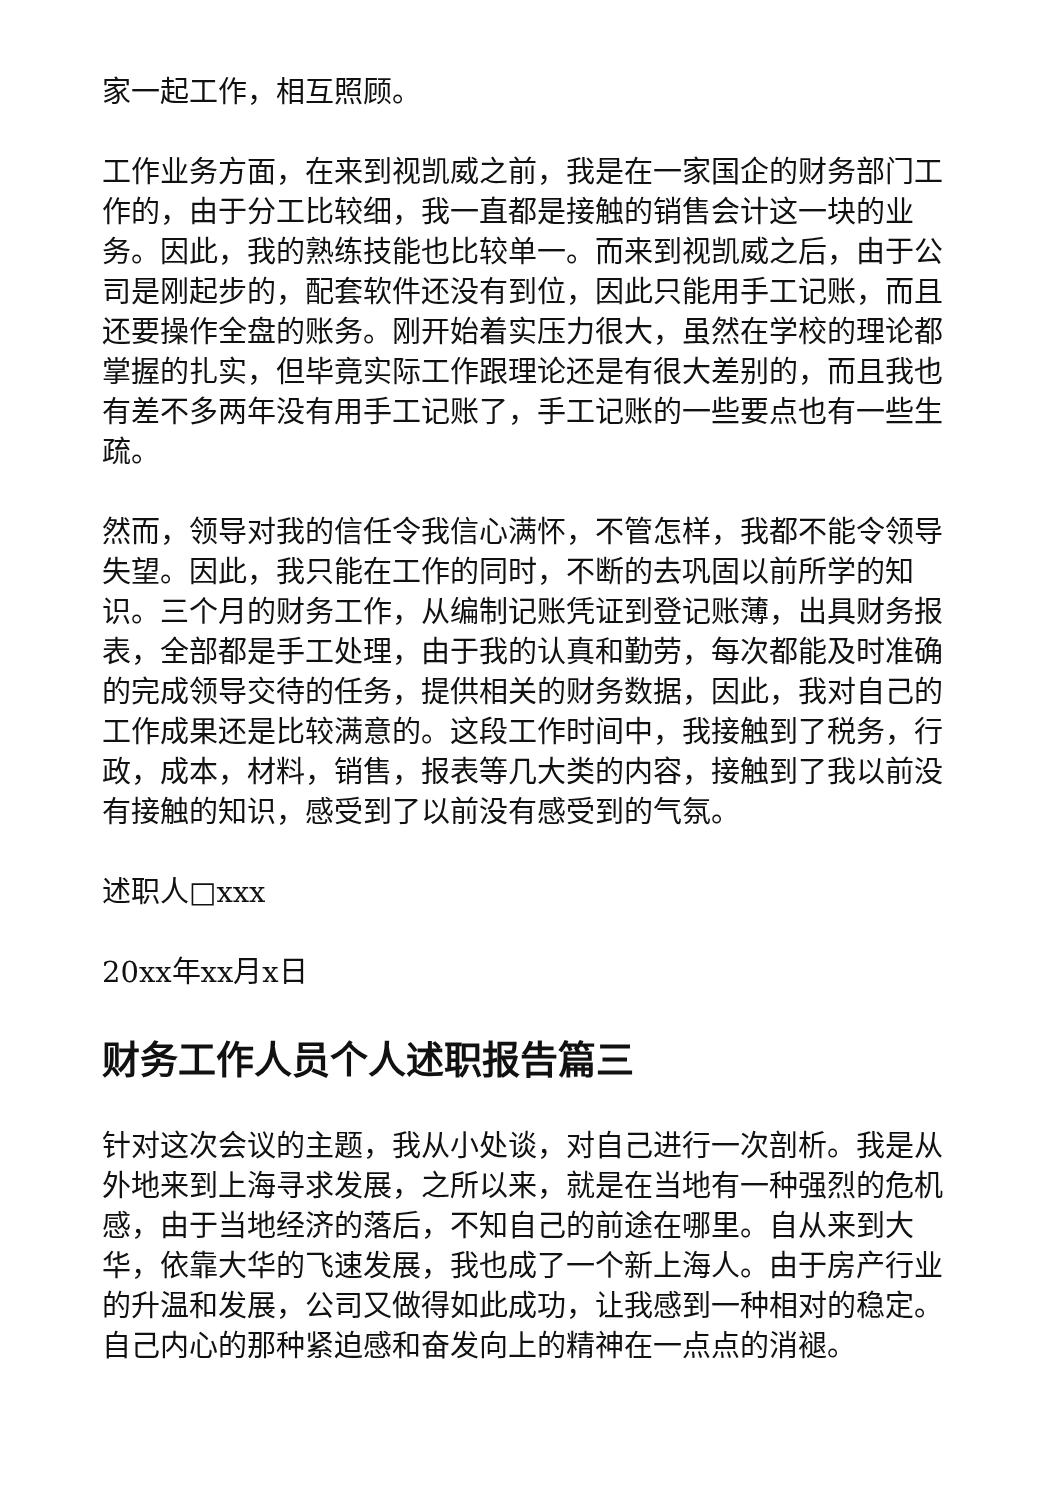家一起工作，相互照顾。
工作业务方面，在来到视凯威之前，我是在一家国企的财务部门工作的，由于分工比较细，我一直都是接触的销售会计这一块的业务。因此，我的熟练技能也比较单一。而来到视凯威之后，由于公司是刚起步的，配套软件还没有到位，因此只能用手工记账，而且还要操作全盘的账务。刚开始着实压力很大，虽然在学校的理论都掌握的扎实，但毕竟实际工作跟理论还是有很大差别的，而且我也有差不多两年没有用手工记账了，手工记账的一些要点也有一些生疏。
然而，领导对我的信任令我信心满怀，不管怎样，我都不能令领导失望。因此，我只能在工作的同时，不断的去巩固以前所学的知识。三个月的财务工作，从编制记账凭证到登记账薄，出具财务报表，全部都是手工处理，由于我的认真和勤劳，每次都能及时准确的完成领导交待的任务，提供相关的财务数据，因此，我对自己的工作成果还是比较满意的。这段工作时间中，我接触到了税务，行政，成本，材料，销售，报表等几大类的内容，接触到了我以前没有接触的知识，感受到了以前没有感受到的气氛。
述职人□xxx
20xx年xx月x日
财务工作人员个人述职报告篇三
针对这次会议的主题，我从小处谈，对自己进行一次剖析。我是从外地来到上海寻求发展，之所以来，就是在当地有一种强烈的危机感，由于当地经济的落后，不知自己的前途在哪里。自从来到大华，依靠大华的飞速发展，我也成了一个新上海人。由于房产行业的升温和发展，公司又做得如此成功，让我感到一种相对的稳定。自己内心的那种紧迫感和奋发向上的精神在一点点的消褪。